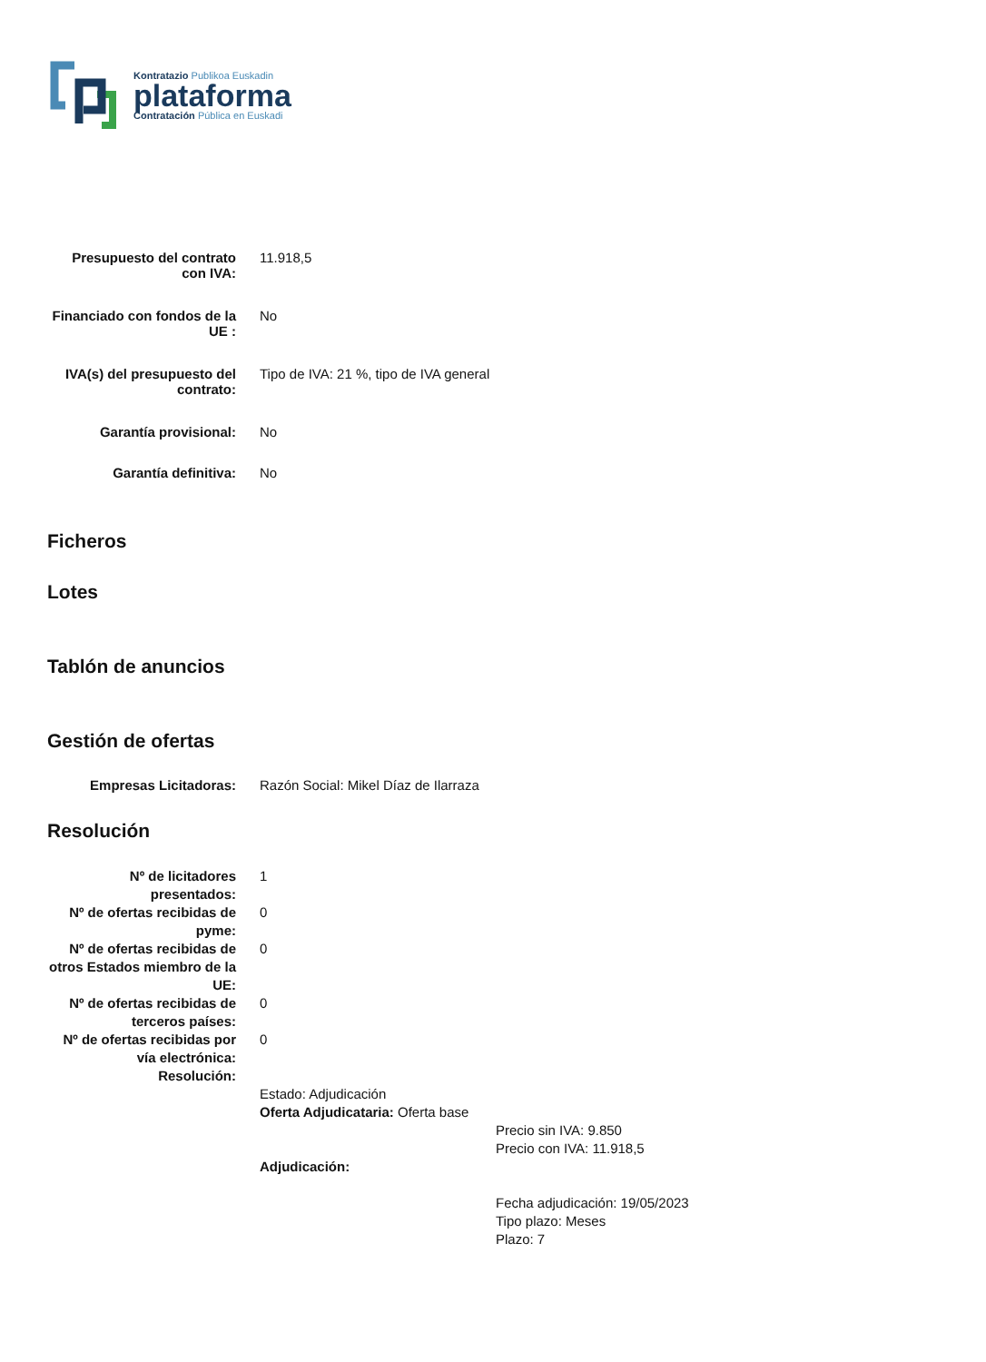Kontratazio Publikoa Euskadin
plataforma
Contratación Pública en Euskadi
| Presupuesto del contrato con IVA: | 11.918,5 |
| Financiado con fondos de la UE : | No |
| IVA(s) del presupuesto del contrato: | Tipo de IVA: 21 %, tipo de IVA general |
| Garantía provisional: | No |
| Garantía definitiva: | No |
Ficheros
Lotes
Tablón de anuncios
Gestión de ofertas
| Empresas Licitadoras: | Razón Social: Mikel Díaz de Ilarraza |
Resolución
| Nº de licitadores presentados: | 1 |
| Nº de ofertas recibidas de pyme: | 0 |
| Nº de ofertas recibidas de otros Estados miembro de la UE: | 0 |
| Nº de ofertas recibidas de terceros países: | 0 |
| Nº de ofertas recibidas por vía electrónica: | 0 |
| Resolución: | |
| | Estado: Adjudicación Oferta Adjudicataria: Oferta base Precio sin IVA: 9.850 Precio con IVA: 11.918,5 Adjudicación: Fecha adjudicación: 19/05/2023 Tipo plazo: Meses Plazo: 7 |